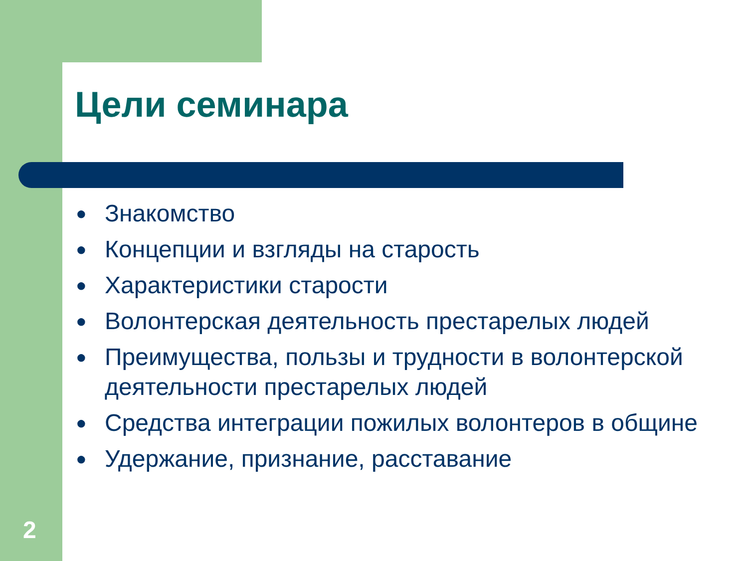Цели семинара
● Знакомство
● Концепции и взгляды на старость
● Характеристики старости
● Волонтерская деятельность престарелых людей
● Преимущества, пользы и трудности в волонтерской деятельности престарелых людей
● Средства интеграции пожилых волонтеров в общине
● Удержание, признание, расставание
2